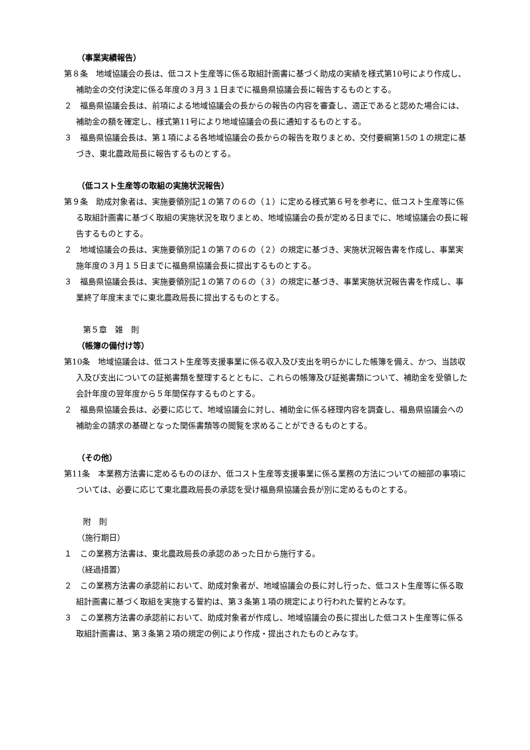（事業実績報告）
第８条　地域協議会の長は、低コスト生産等に係る取組計画書に基づく助成の実績を様式第10号により作成し、補助金の交付決定に係る年度の３月３１日までに福島県協議会長に報告するものとする。
２　福島県協議会長は、前項による地域協議会の長からの報告の内容を審査し、適正であると認めた場合には、補助金の額を確定し、様式第11号により地域協議会の長に通知するものとする。
３　福島県協議会長は、第１項による各地域協議会の長からの報告を取りまとめ、交付要綱第15の１の規定に基づき、東北農政局長に報告するものとする。
（低コスト生産等の取組の実施状況報告）
第９条　助成対象者は、実施要領別記１の第７の６の（１）に定める様式第６号を参考に、低コスト生産等に係る取組計画書に基づく取組の実施状況を取りまとめ、地域協議会の長が定める日までに、地域協議会の長に報告するものとする。
２　地域協議会の長は、実施要領別記１の第７の６の（２）の規定に基づき、実施状況報告書を作成し、事業実施年度の３月１５日までに福島県協議会長に提出するものとする。
３　福島県協議会長は、実施要領別記１の第７の６の（３）の規定に基づき、事業実施状況報告書を作成し、事業終了年度末までに東北農政局長に提出するものとする。
第５章　雑　則
（帳簿の備付け等）
第10条　地域協議会は、低コスト生産等支援事業に係る収入及び支出を明らかにした帳簿を備え、かつ、当該収入及び支出についての証拠書類を整理するとともに、これらの帳簿及び証拠書類について、補助金を受領した会計年度の翌年度から５年間保存するものとする。
２　福島県協議会長は、必要に応じて、地域協議会に対し、補助金に係る経理内容を調査し、福島県協議会への補助金の請求の基礎となった関係書類等の閲覧を求めることができるものとする。
（その他）
第11条　本業務方法書に定めるもののほか、低コスト生産等支援事業に係る業務の方法についての細部の事項については、必要に応じて東北農政局長の承認を受け福島県協議会長が別に定めるものとする。
附　則
（施行期日）
１　この業務方法書は、東北農政局長の承認のあった日から施行する。
（経過措置）
２　この業務方法書の承認前において、助成対象者が、地域協議会の長に対し行った、低コスト生産等に係る取組計画書に基づく取組を実施する誓約は、第３条第１項の規定により行われた誓約とみなす。
３　この業務方法書の承認前において、助成対象者が作成し、地域協議会の長に提出した低コスト生産等に係る取組計画書は、第３条第２項の規定の例により作成・提出されたものとみなす。